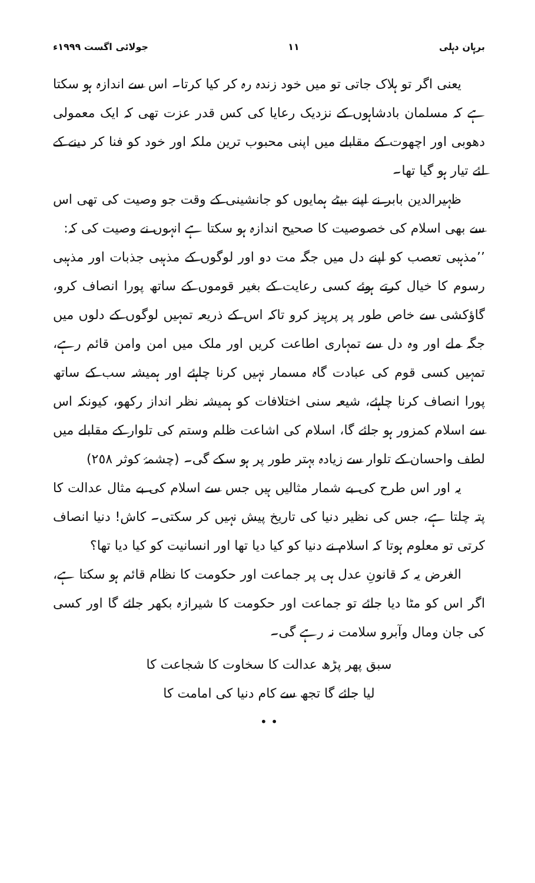برہان دہلی ١١ جولائی اگست ١٩٩٩ء
یعنی اگر تو ہلاک جاتی تو میں خود زندہ رہ کر کیا کرتا۔ اس سے اندازہ ہو سکتا ہے کہ مسلمان بادشاہوں کے نزدیک رعایا کی کس قدر عزت تھی کہ ایک معمولی دھوبی اور اچھوت کے مقابلے میں اپنی محبوب ترین ملکہ اور خود کو فنا کر دینے کے لئے تیار ہو گیا تھا۔
ظہیرالدین بابر نے اپنے بیٹے ہمایوں کو جانشینی کے وقت جو وصیت کی تھی اس سے بھی اسلام کی خصوصیت کا صحیح اندازہ ہو سکتا ہے انہوں نے وصیت کی کہ:
’’مذہبی تعصب کو اپنے دل میں جگہ مت دو اور لوگوں کے مذہبی جذبات اور مذہبی رسوم کا خیال کرتے ہوئے کسی رعایت کے بغیر قوموں کے ساتھ پورا انصاف کرو، گاؤکشی سے خاص طور پر پرہیز کرو تاکہ اس کے ذریعہ تمہیں لوگوں کے دلوں میں جگہ ملے اور وہ دل سے تمہاری اطاعت کریں اور ملک میں امن وامن قائم رہے، تمہیں کسی قوم کی عبادت گاہ مسمار نہیں کرنا چاہئے اور ہمیشہ سب کے ساتھ پورا انصاف کرنا چاہئے، شیعہ سنی اختلافات کو ہمیشہ نظر انداز رکھو، کیونکہ اس سے اسلام کمزور ہو جائے گا، اسلام کی اشاعت ظلم وستم کی تلوار کے مقابلے میں لطف واحسان کے تلوار سے زیادہ بہتر طور پر ہو سکے گی۔ (چشمۂ کوثر ٢٥٨)
یہ اور اس طرح کی بے شمار مثالیں ہیں جس سے اسلام کی بے مثال عدالت کا پتہ چلتا ہے، جس کی نظیر دنیا کی تاریخ پیش نہیں کر سکتی۔ کاش! دنیا انصاف کرتی تو معلوم ہوتا کہ اسلام نے دنیا کو کیا دیا تھا اور انسانیت کو کیا دیا تھا؟
الغرض یہ کہ قانونِ عدل ہی پر جماعت اور حکومت کا نظام قائم ہو سکتا ہے، اگر اس کو مٹا دیا جائے تو جماعت اور حکومت کا شیرازہ بکھر جائے گا اور کسی کی جان ومال وآبرو سلامت نہ رہے گی۔
سبق پھر پڑھ عدالت کا سخاوت کا شجاعت کا
لیا جائے گا تجھ سے کام دنیا کی امامت کا
• •